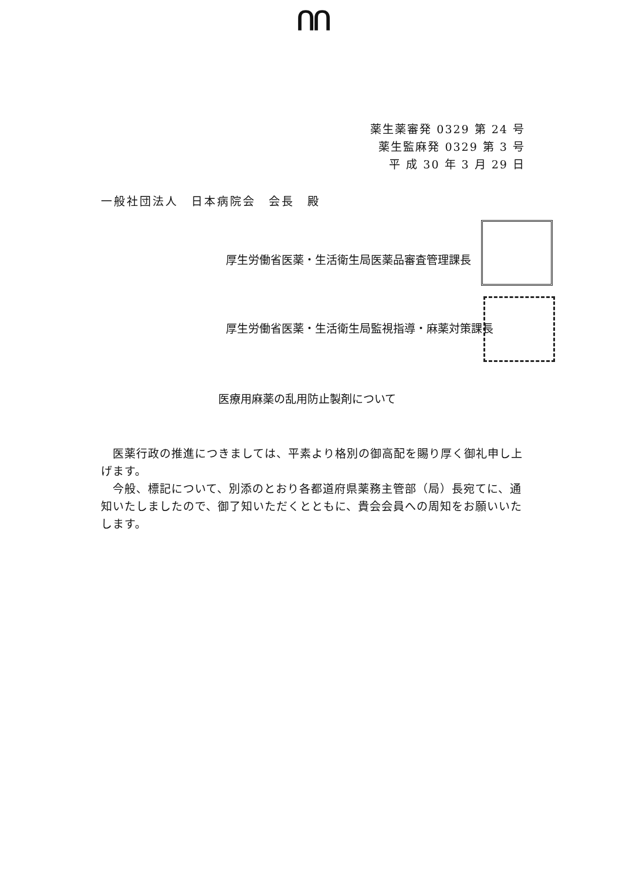ᑎᑎ
薬生薬審発 0329 第 24 号
薬生監麻発 0329 第 3 号
平 成 30 年 3 月 29 日
一般社団法人　日本病院会　会長　殿
厚生労働省医薬・生活衛生局医薬品審査管理課長
厚生労働省医薬・生活衛生局監視指導・麻薬対策課長
医療用麻薬の乱用防止製剤について
　医薬行政の推進につきましては、平素より格別の御高配を賜り厚く御礼申し上げます。
　今般、標記について、別添のとおり各都道府県薬務主管部（局）長宛てに、通知いたしましたので、御了知いただくとともに、貴会会員への周知をお願いいたします。